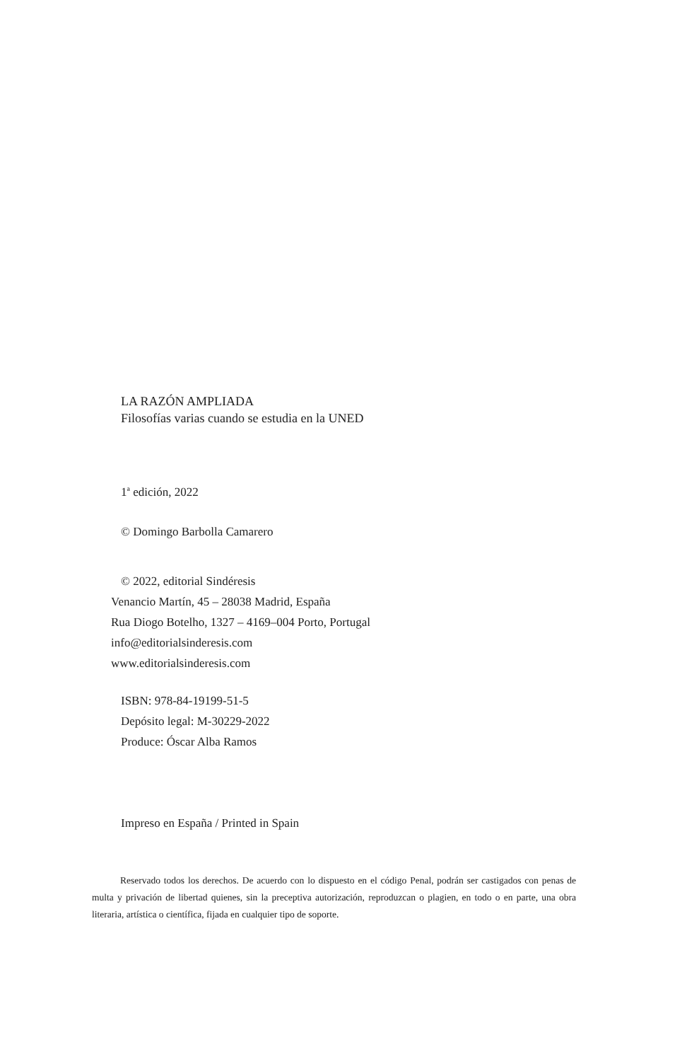LA RAZÓN AMPLIADA
Filosofías varias cuando se estudia en la UNED
1<sup>a</sup> edición, 2022
© Domingo Barbolla Camarero
© 2022, editorial Sindéresis
Venancio Martín, 45 – 28038 Madrid, España
Rua Diogo Botelho, 1327 – 4169–004 Porto, Portugal
info@editorialsinderesis.com
www.editorialsinderesis.com
ISBN: 978-84-19199-51-5
Depósito legal: M-30229-2022
Produce: Óscar Alba Ramos
Impreso en España / Printed in Spain
Reservado todos los derechos. De acuerdo con lo dispuesto en el código Penal, podrán ser castigados con penas de multa y privación de libertad quienes, sin la preceptiva autorización, reproduzcan o plagien, en todo o en parte, una obra literaria, artística o científica, fijada en cualquier tipo de soporte.